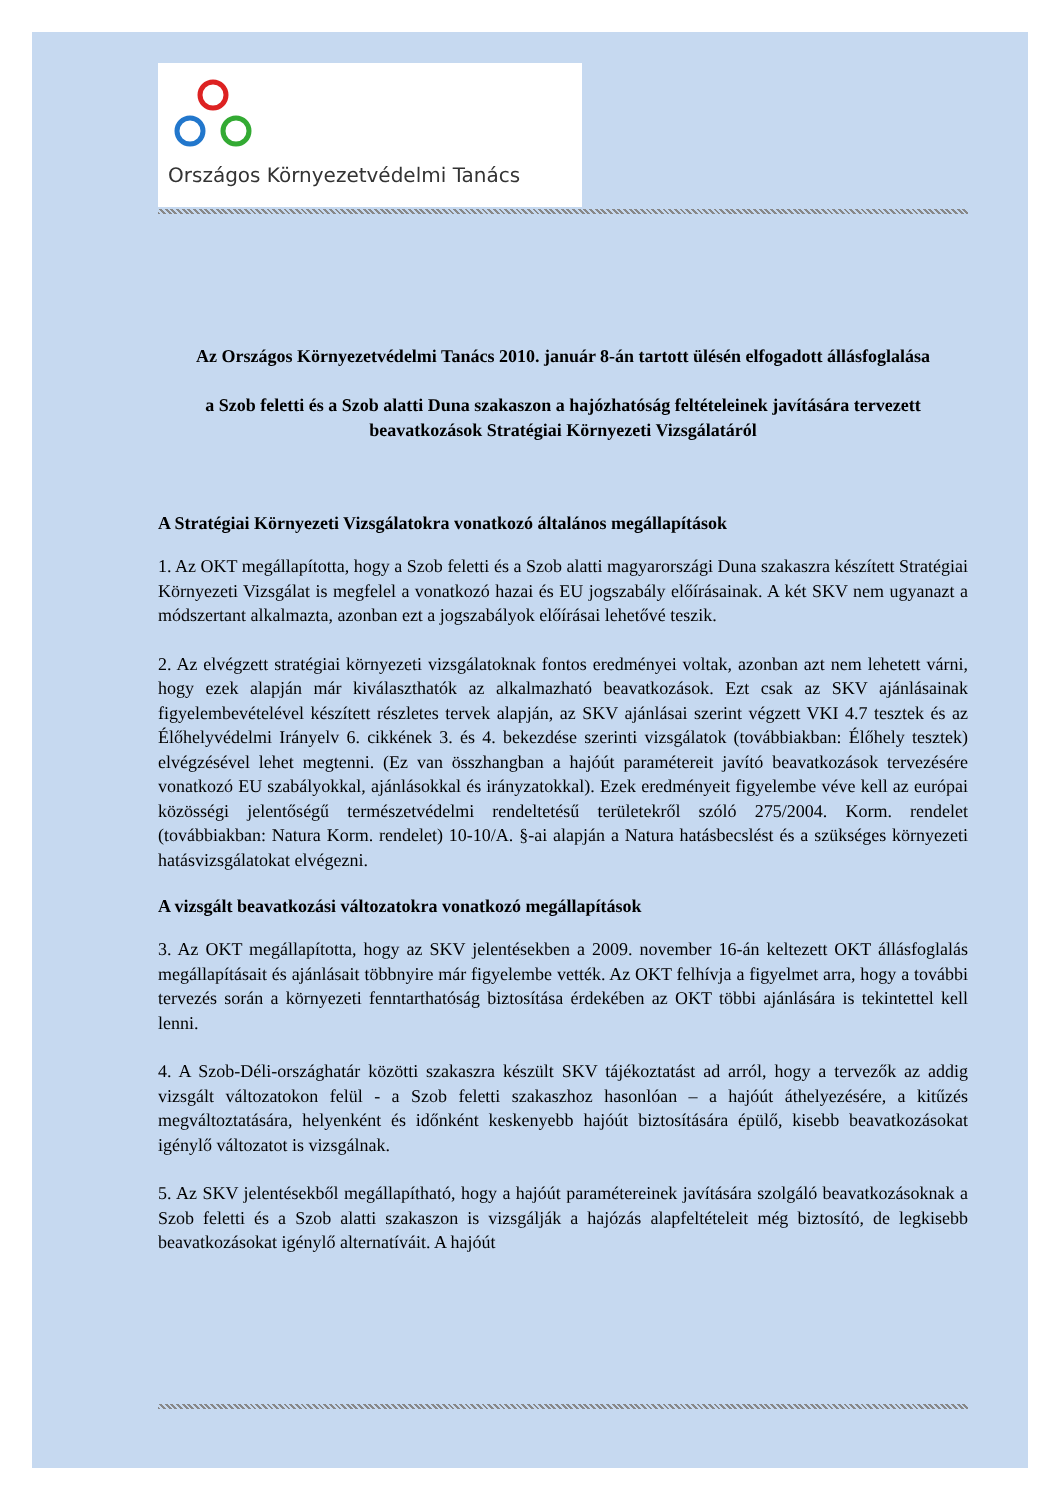Országos Környezetvédelmi Tanács
Az Országos Környezetvédelmi Tanács 2010. január 8-án tartott ülésén elfogadott állásfoglalása
a Szob feletti és a Szob alatti Duna szakaszon a hajózhatóság feltételeinek javítására tervezett beavatkozások Stratégiai Környezeti Vizsgálatáról
A Stratégiai Környezeti Vizsgálatokra vonatkozó általános megállapítások
1. Az OKT megállapította, hogy a Szob feletti és a Szob alatti magyarországi Duna szakaszra készített Stratégiai Környezeti Vizsgálat is megfelel a vonatkozó hazai és EU jogszabály előírásainak. A két SKV nem ugyanazt a módszertant alkalmazta, azonban ezt a jogszabályok előírásai lehetővé teszik.
2. Az elvégzett stratégiai környezeti vizsgálatoknak fontos eredményei voltak, azonban azt nem lehetett várni, hogy ezek alapján már kiválaszthatók az alkalmazható beavatkozások. Ezt csak az SKV ajánlásainak figyelembevételével készített részletes tervek alapján, az SKV ajánlásai szerint végzett VKI 4.7 tesztek és az Élőhelyvédelmi Irányelv 6. cikkének 3. és 4. bekezdése szerinti vizsgálatok (továbbiakban: Élőhely tesztek) elvégzésével lehet megtenni. (Ez van összhangban a hajóút paramétereit javító beavatkozások tervezésére vonatkozó EU szabályokkal, ajánlásokkal és irányzatokkal). Ezek eredményeit figyelembe véve kell az európai közösségi jelentőségű természetvédelmi rendeltetésű területekről szóló 275/2004. Korm. rendelet (továbbiakban: Natura Korm. rendelet) 10-10/A. §-ai alapján a Natura hatásbecslést és a szükséges környezeti hatásvizsgálatokat elvégezni.
A vizsgált beavatkozási változatokra vonatkozó megállapítások
3. Az OKT megállapította, hogy az SKV jelentésekben a 2009. november 16-án keltezett OKT állásfoglalás megállapításait és ajánlásait többnyire már figyelembe vették. Az OKT felhívja a figyelmet arra, hogy a további tervezés során a környezeti fenntarthatóság biztosítása érdekében az OKT többi ajánlására is tekintettel kell lenni.
4. A Szob-Déli-országhatár közötti szakaszra készült SKV tájékoztatást ad arról, hogy a tervezők az addig vizsgált változatokon felül - a Szob feletti szakaszhoz hasonlóan – a hajóút áthelyezésére, a kitűzés megváltoztatására, helyenként és időnként keskenyebb hajóút biztosítására épülő, kisebb beavatkozásokat igénylő változatot is vizsgálnak.
5. Az SKV jelentésekből megállapítható, hogy a hajóút paramétereinek javítására szolgáló beavatkozásoknak a Szob feletti és a Szob alatti szakaszon is vizsgálják a hajózás alapfeltételeit még biztosító, de legkisebb beavatkozásokat igénylő alternatíváit. A hajóút